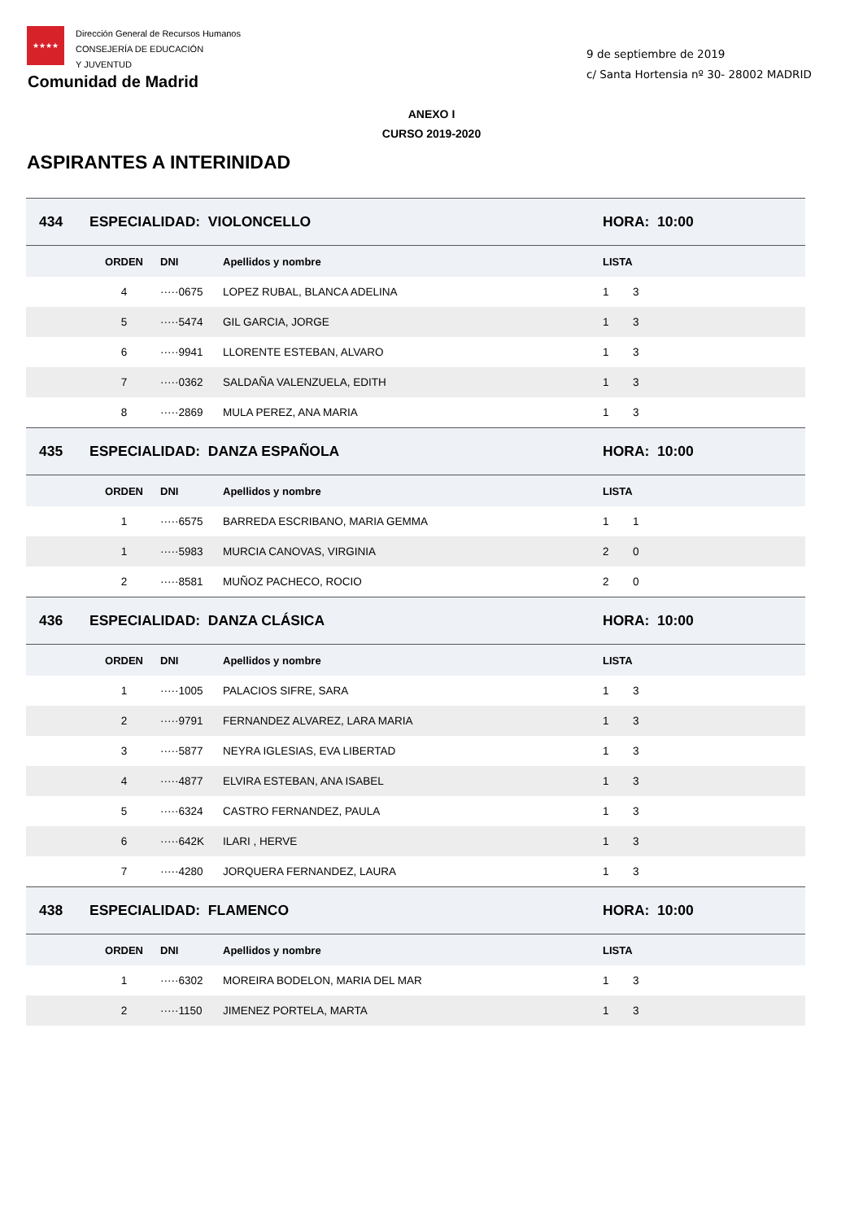★★★★
Dirección General de Recursos Humanos
CONSEJERÍA DE EDUCACIÓN
Y JUVENTUD
Comunidad de Madrid
9 de septiembre de 2019
c/ Santa Hortensia nº 30- 28002 MADRID
ANEXO I
CURSO 2019-2020
ASPIRANTES A INTERINIDAD
| 434 | ESPECIALIDAD: VIOLONCELLO | | | HORA: 10:00 | |
| | ORDEN | DNI | Apellidos y nombre | LISTA | |
| | 4 | ·····0675 | LOPEZ RUBAL, BLANCA ADELINA | 1 | 3 |
| | 5 | ·····5474 | GIL GARCIA, JORGE | 1 | 3 |
| | 6 | ·····9941 | LLORENTE ESTEBAN, ALVARO | 1 | 3 |
| | 7 | ·····0362 | SALDAÑA VALENZUELA, EDITH | 1 | 3 |
| | 8 | ·····2869 | MULA PEREZ, ANA MARIA | 1 | 3 |
| 435 | ESPECIALIDAD: DANZA ESPAÑOLA | | | HORA: 10:00 | |
| | ORDEN | DNI | Apellidos y nombre | LISTA | |
| | 1 | ·····6575 | BARREDA ESCRIBANO, MARIA GEMMA | 1 | 1 |
| | 1 | ·····5983 | MURCIA CANOVAS, VIRGINIA | 2 | 0 |
| | 2 | ·····8581 | MUÑOZ PACHECO, ROCIO | 2 | 0 |
| 436 | ESPECIALIDAD: DANZA CLÁSICA | | | HORA: 10:00 | |
| | ORDEN | DNI | Apellidos y nombre | LISTA | |
| | 1 | ·····1005 | PALACIOS SIFRE, SARA | 1 | 3 |
| | 2 | ·····9791 | FERNANDEZ ALVAREZ, LARA MARIA | 1 | 3 |
| | 3 | ·····5877 | NEYRA IGLESIAS, EVA LIBERTAD | 1 | 3 |
| | 4 | ·····4877 | ELVIRA ESTEBAN, ANA ISABEL | 1 | 3 |
| | 5 | ·····6324 | CASTRO FERNANDEZ, PAULA | 1 | 3 |
| | 6 | ·····642K | ILARI , HERVE | 1 | 3 |
| | 7 | ·····4280 | JORQUERA FERNANDEZ, LAURA | 1 | 3 |
| 438 | ESPECIALIDAD: FLAMENCO | | | HORA: 10:00 | |
| | ORDEN | DNI | Apellidos y nombre | LISTA | |
| | 1 | ·····6302 | MOREIRA BODELON, MARIA DEL MAR | 1 | 3 |
| | 2 | ·····1150 | JIMENEZ PORTELA, MARTA | 1 | 3 |